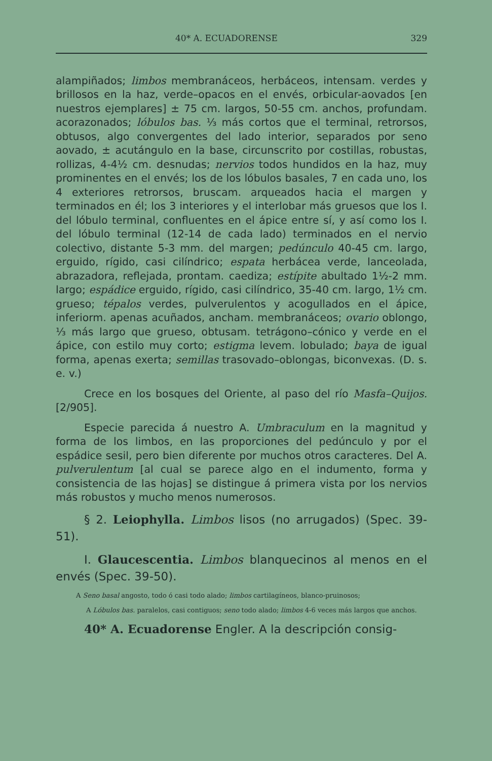40* A. ECUADORENSE 329
alampiñados; limbos membranáceos, herbáceos, intensam. verdes y brillosos en la haz, verde–opacos en el envés, orbicular-aovados [en nuestros ejemplares] ± 75 cm. largos, 50-55 cm. anchos, profundam. acorazonados; lóbulos bas. ⅓ más cortos que el terminal, retrorsos, obtusos, algo convergentes del lado interior, separados por seno aovado, ± acutángulo en la base, circunscrito por costillas, robustas, rollizas, 4-4½ cm. desnudas; nervios todos hundidos en la haz, muy prominentes en el envés; los de los lóbulos basales, 7 en cada uno, los 4 exteriores retrorsos, bruscam. arqueados hacia el margen y terminados en él; los 3 interiores y el interlobar más gruesos que los I. del lóbulo terminal, confluentes en el ápice entre sí, y así como los I. del lóbulo terminal (12-14 de cada lado) terminados en el nervio colectivo, distante 5-3 mm. del margen; pedúnculo 40-45 cm. largo, erguido, rígido, casi cilíndrico; espata herbácea verde, lanceolada, abrazadora, reflejada, prontam. caediza; estípite abultado 1½-2 mm. largo; espádice erguido, rígido, casi cilíndrico, 35-40 cm. largo, 1½ cm. grueso; tépalos verdes, pulverulentos y acogullados en el ápice, inferiorm. apenas acuñados, ancham. membranáceos; ovario oblongo, ⅓ más largo que grueso, obtusam. tetrágono–cónico y verde en el ápice, con estilo muy corto; estigma levem. lobulado; baya de igual forma, apenas exerta; semillas trasovado–oblongas, biconvexas. (D. s. e. v.)
Crece en los bosques del Oriente, al paso del río Masfa–Quijos. [2/905].
Especie parecida á nuestro A. Umbraculum en la magnitud y forma de los limbos, en las proporciones del pedúnculo y por el espádice sesil, pero bien diferente por muchos otros caracteres. Del A. pulverulentum [al cual se parece algo en el indumento, forma y consistencia de las hojas] se distingue á primera vista por los nervios más robustos y mucho menos numerosos.
§ 2. Leiophylla. Limbos lisos (no arrugados) (Spec. 39-51).
I. Glaucescentia. Limbos blanquecinos al menos en el envés (Spec. 39-50).
A Seno basal angosto, todo ó casi todo alado; limbos cartilagíneos, blanco-pruinosos;
A Lóbulos bas. paralelos, casi contiguos; seno todo alado; limbos 4-6 veces más largos que anchos.
40* A. Ecuadorense Engler. A la descripción consig-